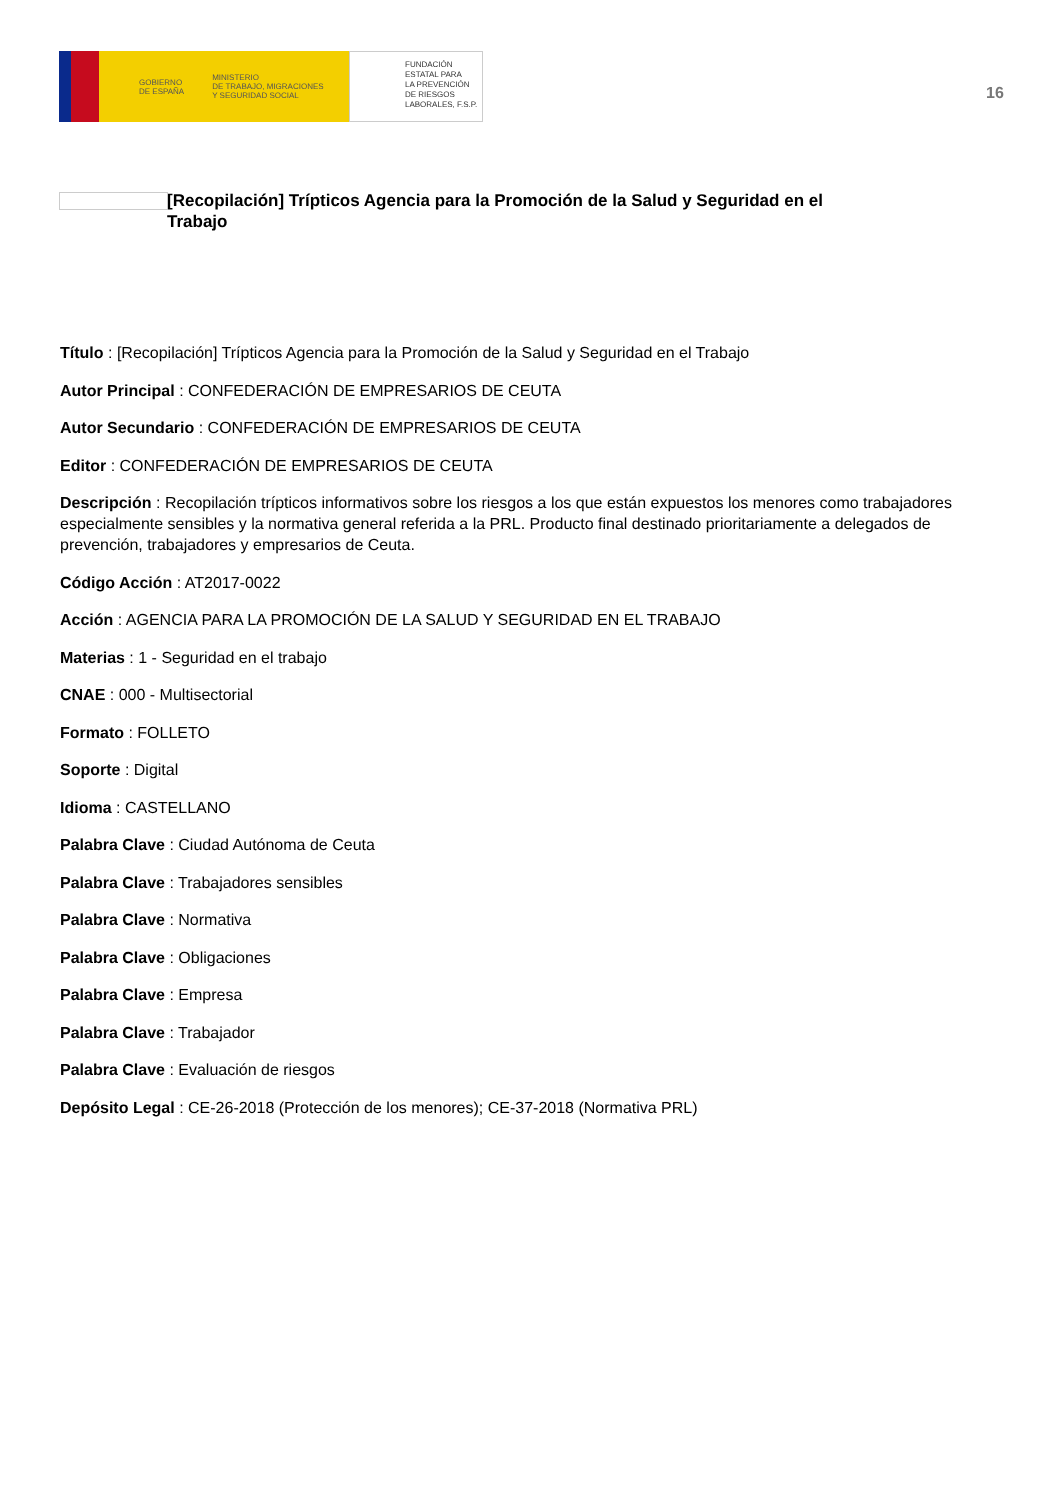GOBIERNO
DE ESPAÑA MINISTERIO
DE TRABAJO, MIGRACIONES
Y SEGURIDAD SOCIAL
FUNDACIÓN
ESTATAL PARA
LA PREVENCIÓN
DE RIESGOS
LABORALES, F.S.P.
16
[Recopilación] Trípticos Agencia para la Promoción de la Salud y Seguridad en el Trabajo
Título : [Recopilación] Trípticos Agencia para la Promoción de la Salud y Seguridad en el Trabajo
Autor Principal : CONFEDERACIÓN DE EMPRESARIOS DE CEUTA
Autor Secundario : CONFEDERACIÓN DE EMPRESARIOS DE CEUTA
Editor : CONFEDERACIÓN DE EMPRESARIOS DE CEUTA
Descripción : Recopilación trípticos informativos sobre los riesgos a los que están expuestos los menores como trabajadores especialmente sensibles y la normativa general referida a la PRL. Producto final destinado prioritariamente a delegados de prevención, trabajadores y empresarios de Ceuta.
Código Acción : AT2017-0022
Acción : AGENCIA PARA LA PROMOCIÓN DE LA SALUD Y SEGURIDAD EN EL TRABAJO
Materias : 1 - Seguridad en el trabajo
CNAE : 000 - Multisectorial
Formato : FOLLETO
Soporte : Digital
Idioma : CASTELLANO
Palabra Clave : Ciudad Autónoma de Ceuta
Palabra Clave : Trabajadores sensibles
Palabra Clave : Normativa
Palabra Clave : Obligaciones
Palabra Clave : Empresa
Palabra Clave : Trabajador
Palabra Clave : Evaluación de riesgos
Depósito Legal : CE-26-2018 (Protección de los menores); CE-37-2018 (Normativa PRL)